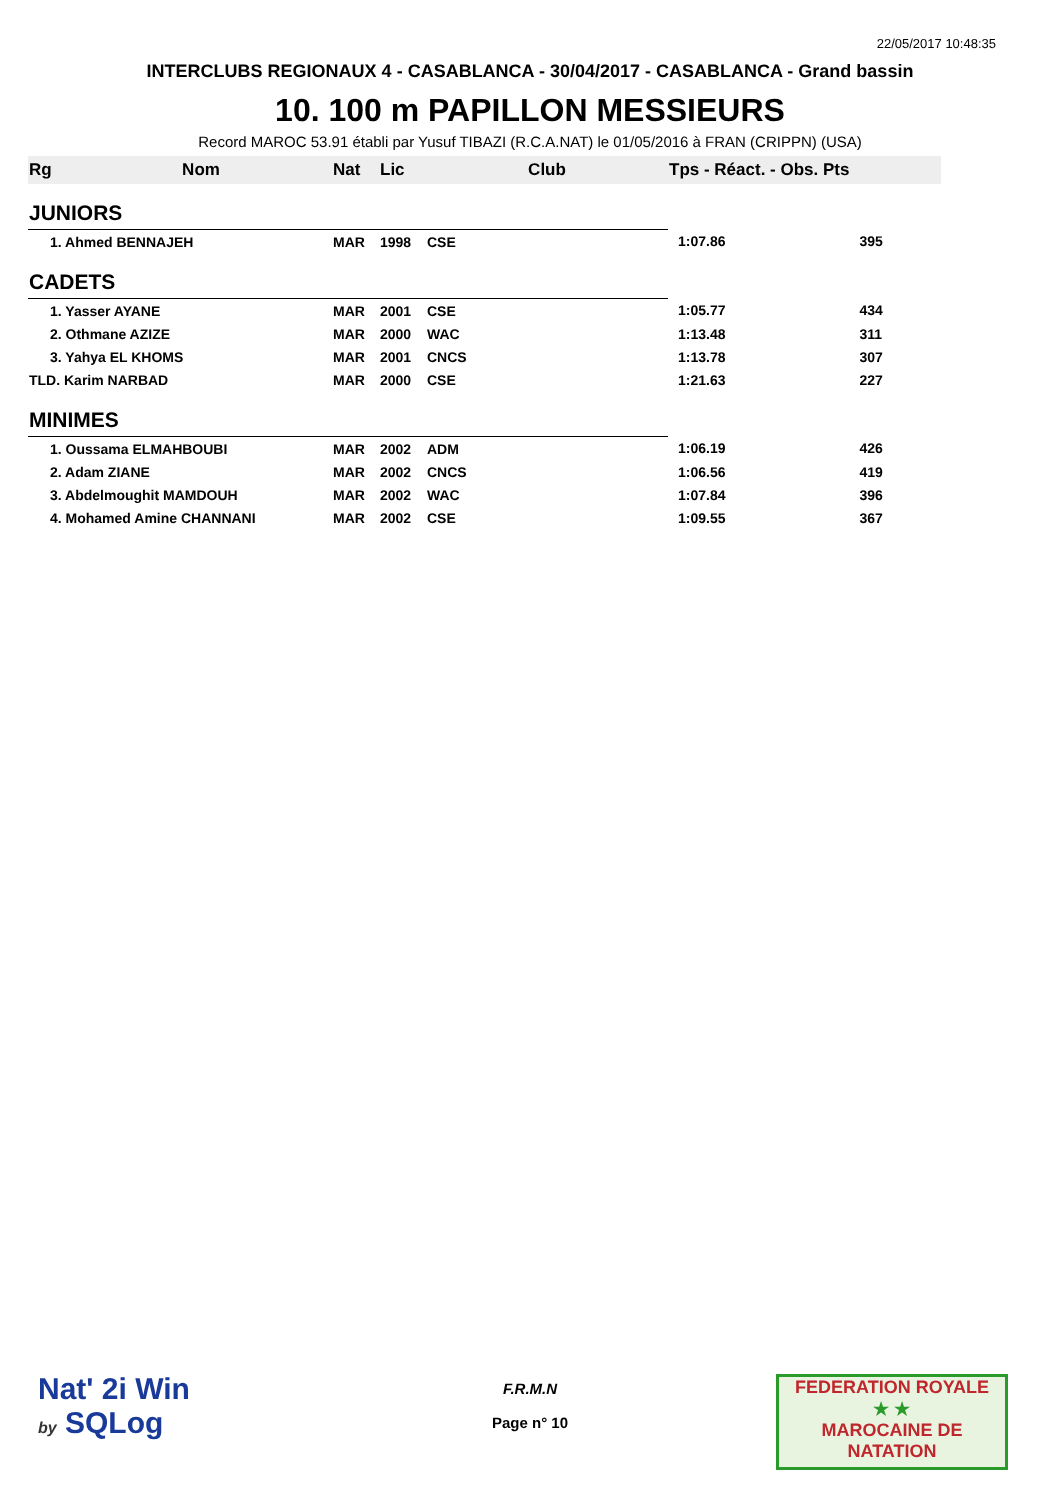22/05/2017 10:48:35
INTERCLUBS REGIONAUX 4 - CASABLANCA - 30/04/2017 - CASABLANCA - Grand bassin
10. 100 m PAPILLON MESSIEURS
Record MAROC 53.91 établi par Yusuf TIBAZI (R.C.A.NAT) le 01/05/2016 à FRAN (CRIPPN) (USA)
| Rg | Nom | Nat | Lic | Club | Tps - Réact. - Obs. Pts | |
| --- | --- | --- | --- | --- | --- | --- |
| JUNIORS | | | | | | |
| 1. Ahmed BENNAJEH | | MAR | 1998 | CSE | 1:07.86 | 395 |
| CADETS | | | | | | |
| 1. Yasser AYANE | | MAR | 2001 | CSE | 1:05.77 | 434 |
| 2. Othmane AZIZE | | MAR | 2000 | WAC | 1:13.48 | 311 |
| 3. Yahya EL KHOMS | | MAR | 2001 | CNCS | 1:13.78 | 307 |
| TLD. Karim NARBAD | | MAR | 2000 | CSE | 1:21.63 | 227 |
| MINIMES | | | | | | |
| 1. Oussama ELMAHBOUBI | | MAR | 2002 | ADM | 1:06.19 | 426 |
| 2. Adam ZIANE | | MAR | 2002 | CNCS | 1:06.56 | 419 |
| 3. Abdelmoughit MAMDOUH | | MAR | 2002 | WAC | 1:07.84 | 396 |
| 4. Mohamed Amine CHANNANI | | MAR | 2002 | CSE | 1:09.55 | 367 |
Nat' 2i Win
by SQLog
F.R.M.N
Page n° 10
FEDERATION ROYALE
★ ★
MAROCAINE DE NATATION